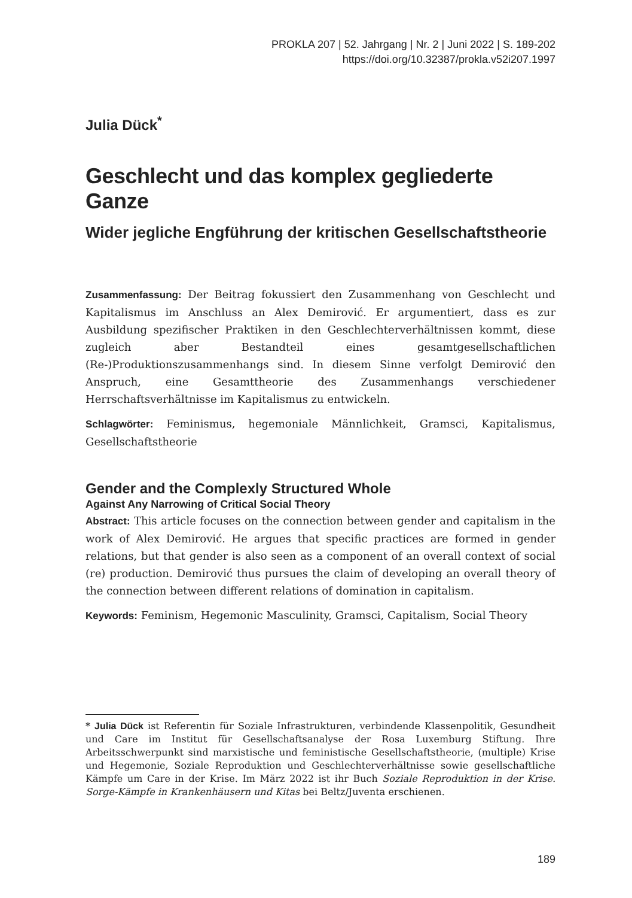PROKLA 207 | 52. Jahrgang | Nr. 2 | Juni 2022 | S. 189-202
https://doi.org/10.32387/prokla.v52i207.1997
Julia Dück<sup>*</sup>
Geschlecht und das komplex gegliederte Ganze
Wider jegliche Engführung der kritischen Gesellschaftstheorie
Zusammenfassung: Der Beitrag fokussiert den Zusammenhang von Geschlecht und Kapitalismus im Anschluss an Alex Demirović. Er argumentiert, dass es zur Ausbildung spezifischer Praktiken in den Geschlechterverhältnissen kommt, diese zugleich aber Bestandteil eines gesamtgesellschaftlichen (Re-)Produktionszusammenhangs sind. In diesem Sinne verfolgt Demirović den Anspruch, eine Gesamttheorie des Zusammenhangs verschiedener Herrschaftsverhältnisse im Kapitalismus zu entwickeln.
Schlagwörter: Feminismus, hegemoniale Männlichkeit, Gramsci, Kapitalismus, Gesellschaftstheorie
Gender and the Complexly Structured Whole
Against Any Narrowing of Critical Social Theory
Abstract: This article focuses on the connection between gender and capitalism in the work of Alex Demirović. He argues that specific practices are formed in gender relations, but that gender is also seen as a component of an overall context of social (re) production. Demirović thus pursues the claim of developing an overall theory of the connection between different relations of domination in capitalism.
Keywords: Feminism, Hegemonic Masculinity, Gramsci, Capitalism, Social Theory
* Julia Dück ist Referentin für Soziale Infrastrukturen, verbindende Klassenpolitik, Gesundheit und Care im Institut für Gesellschaftsanalyse der Rosa Luxemburg Stiftung. Ihre Arbeitsschwerpunkt sind marxistische und feministische Gesellschaftstheorie, (multiple) Krise und Hegemonie, Soziale Reproduktion und Geschlechterverhältnisse sowie gesellschaftliche Kämpfe um Care in der Krise. Im März 2022 ist ihr Buch Soziale Reproduktion in der Krise. Sorge-Kämpfe in Krankenhäusern und Kitas bei Beltz/Juventa erschienen.
189